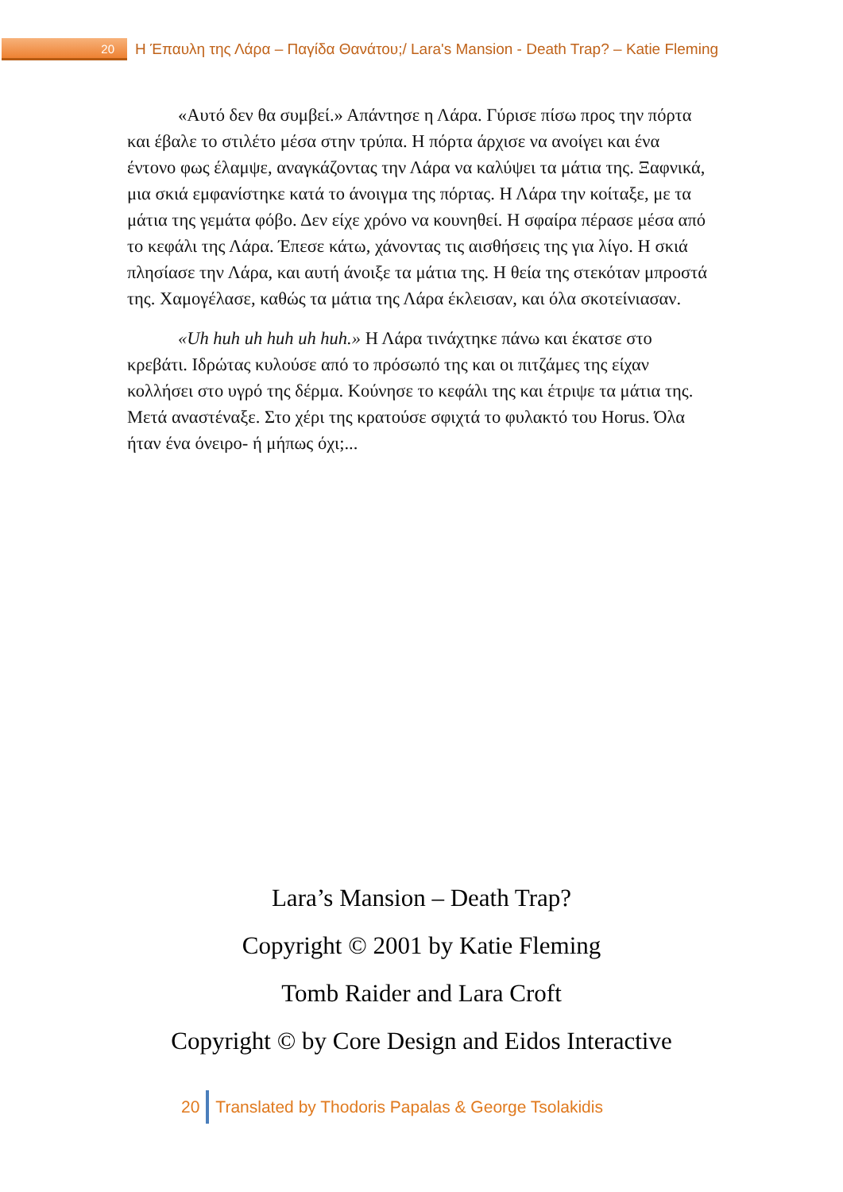20
Η Έπαυλη της Λάρα – Παγίδα Θανάτου;/ Lara's Mansion - Death Trap? – Katie Fleming
«Αυτό δεν θα συμβεί.» Απάντησε η Λάρα. Γύρισε πίσω προς την πόρτα και έβαλε το στιλέτο μέσα στην τρύπα. Η πόρτα άρχισε να ανοίγει και ένα έντονο φως έλαμψε, αναγκάζοντας την Λάρα να καλύψει τα μάτια της. Ξαφνικά, μια σκιά εμφανίστηκε κατά το άνοιγμα της πόρτας. Η Λάρα την κοίταξε, με τα μάτια της γεμάτα φόβο. Δεν είχε χρόνο να κουνηθεί. Η σφαίρα πέρασε μέσα από το κεφάλι της Λάρα. Έπεσε κάτω, χάνοντας τις αισθήσεις της για λίγο. Η σκιά πλησίασε την Λάρα, και αυτή άνοιξε τα μάτια της. Η θεία της στεκόταν μπροστά της. Χαμογέλασε, καθώς τα μάτια της Λάρα έκλεισαν, και όλα σκοτείνιασαν.
«Uh huh uh huh uh huh.» Η Λάρα τινάχτηκε πάνω και έκατσε στο κρεβάτι. Ιδρώτας κυλούσε από το πρόσωπό της και οι πιτζάμες της είχαν κολλήσει στο υγρό της δέρμα. Κούνησε το κεφάλι της και έτριψε τα μάτια της. Μετά αναστέναξε. Στο χέρι της κρατούσε σφιχτά το φυλακτό του Horus. Όλα ήταν ένα όνειρο- ή μήπως όχι;...
Lara’s Mansion – Death Trap?
Copyright © 2001 by Katie Fleming
Tomb Raider and Lara Croft
Copyright © by Core Design and Eidos Interactive
20
Translated by Thodoris Papalas & George Tsolakidis